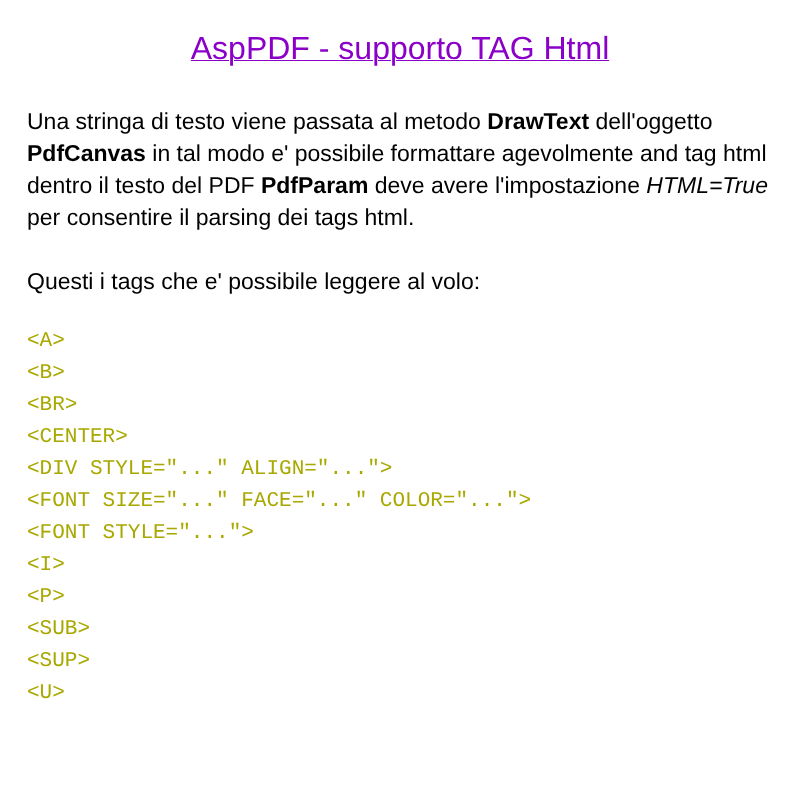AspPDF - supporto TAG Html
Una stringa di testo viene passata al metodo DrawText dell'oggetto PdfCanvas in tal modo e' possibile formattare agevolmente and tag html dentro il testo del PDF PdfParam deve avere l'impostazione HTML=True per consentire il parsing dei tags html.
Questi i tags che e' possibile leggere al volo:
<A>
<B>
<BR>
<CENTER>
<DIV STYLE="..." ALIGN="...">
<FONT SIZE="..." FACE="..." COLOR="...">
<FONT STYLE="...">
<I>
<P>
<SUB>
<SUP>
<U>